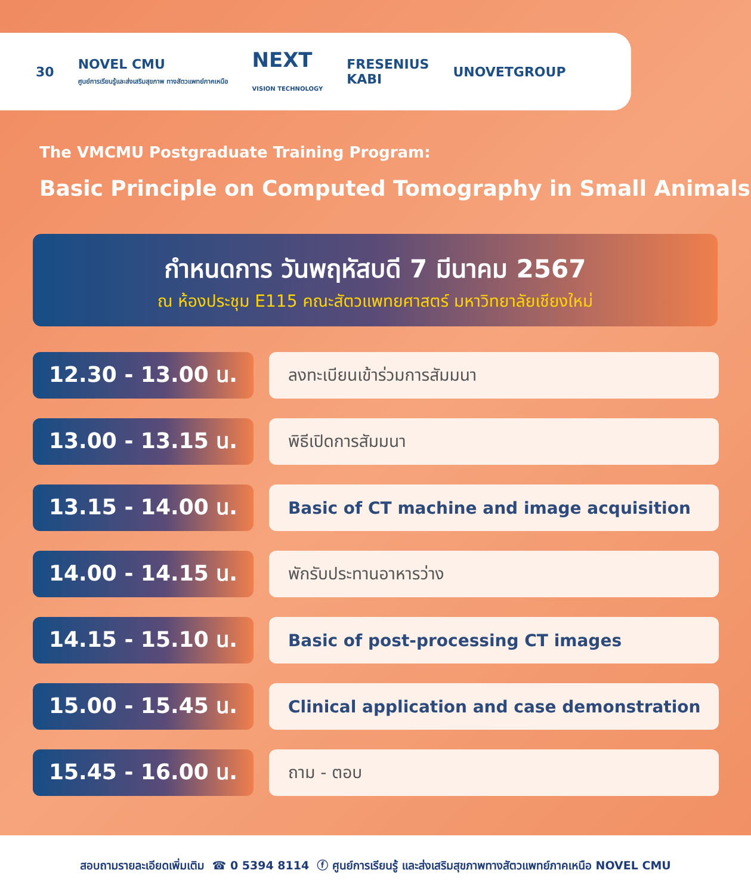30
NOVEL CMU
ศูนย์การเรียนรู้และส่งเสริมสุขภาพ ทางสัตวแพทย์ภาคเหนือ
NEXT
VISION TECHNOLOGY
FRESENIUS
KABI
UNOVETGROUP
The VMCMU Postgraduate Training Program:
Basic Principle on Computed Tomography in Small Animals
กำหนดการ วันพฤหัสบดี 7 มีนาคม 2567
ณ ห้องประชุม E115 คณะสัตวแพทยศาสตร์ มหาวิทยาลัยเชียงใหม่
| 12.30 - 13.00 น. | | ลงทะเบียนเข้าร่วมการสัมมนา |
| 13.00 - 13.15 น. | | พิธีเปิดการสัมมนา |
| 13.15 - 14.00 น. | | Basic of CT machine and image acquisition |
| 14.00 - 14.15 น. | | พักรับประทานอาหารว่าง |
| 14.15 - 15.10 น. | | Basic of post-processing CT images |
| 15.00 - 15.45 น. | | Clinical application and case demonstration |
| 15.45 - 16.00 น. | | ถาม - ตอบ |
สอบถามรายละเอียดเพิ่มเติม ☎ 0 5394 8114 ⓕ ศูนย์การเรียนรู้ และส่งเสริมสุขภาพทางสัตวแพทย์ภาคเหนือ NOVEL CMU